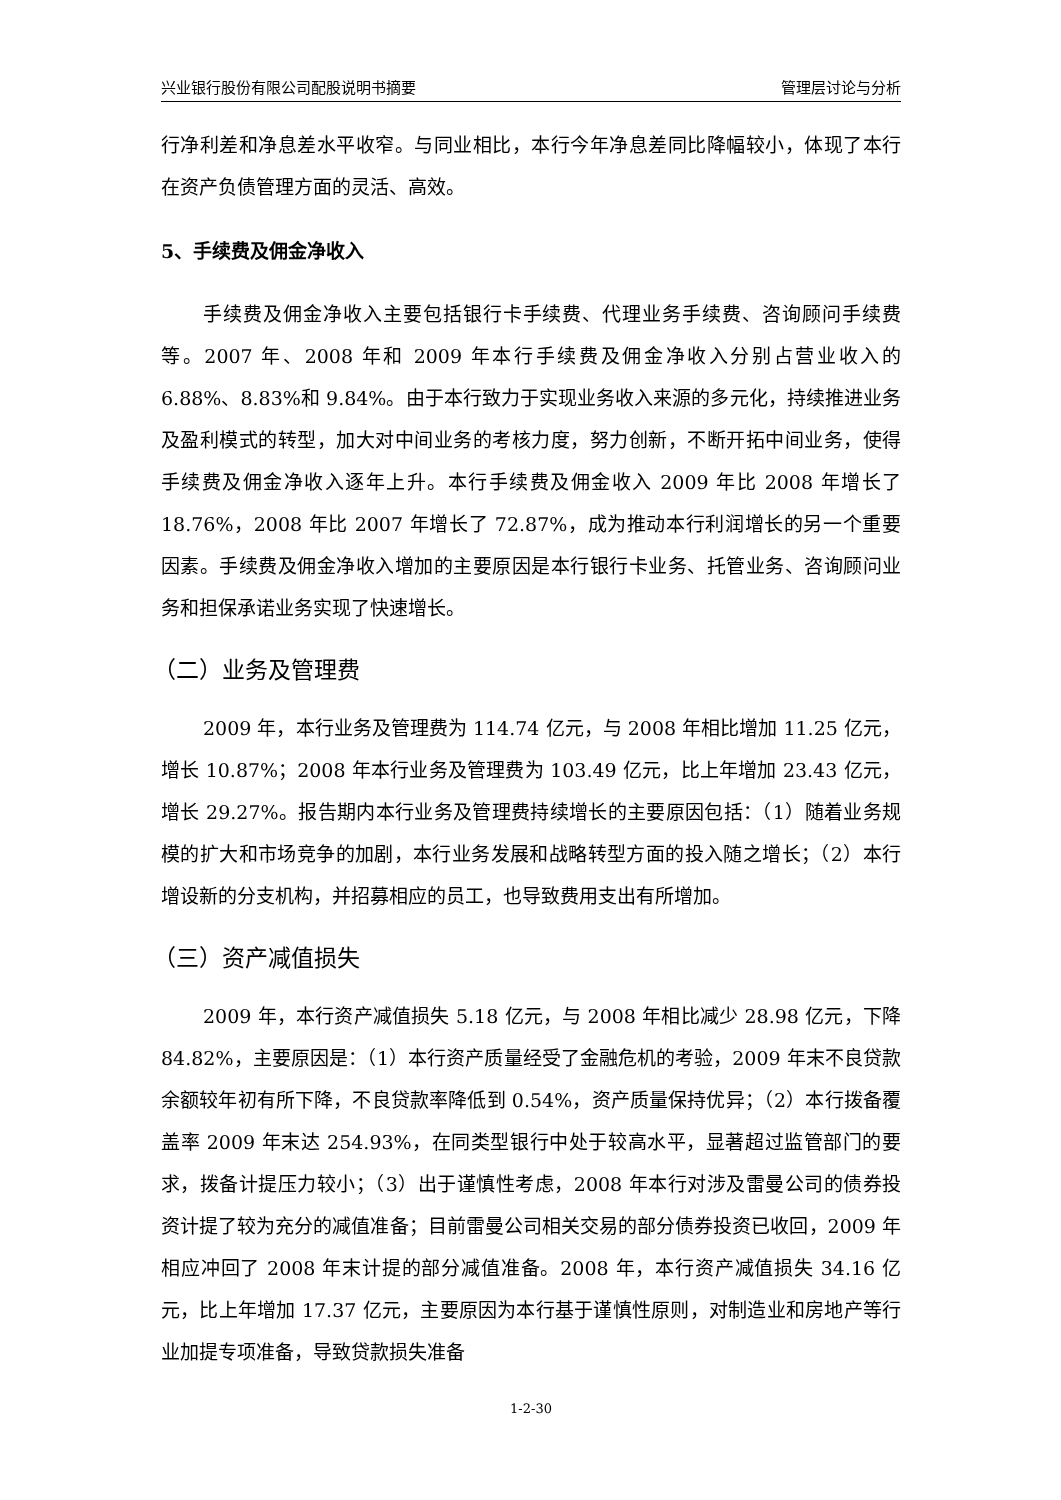兴业银行股份有限公司配股说明书摘要 管理层讨论与分析
行净利差和净息差水平收窄。与同业相比，本行今年净息差同比降幅较小，体现了本行在资产负债管理方面的灵活、高效。
5、手续费及佣金净收入
手续费及佣金净收入主要包括银行卡手续费、代理业务手续费、咨询顾问手续费等。2007 年、2008 年和 2009 年本行手续费及佣金净收入分别占营业收入的 6.88%、8.83%和 9.84%。由于本行致力于实现业务收入来源的多元化，持续推进业务及盈利模式的转型，加大对中间业务的考核力度，努力创新，不断开拓中间业务，使得手续费及佣金净收入逐年上升。本行手续费及佣金收入 2009 年比 2008 年增长了 18.76%，2008 年比 2007 年增长了 72.87%，成为推动本行利润增长的另一个重要因素。手续费及佣金净收入增加的主要原因是本行银行卡业务、托管业务、咨询顾问业务和担保承诺业务实现了快速增长。
（二）业务及管理费
2009 年，本行业务及管理费为 114.74 亿元，与 2008 年相比增加 11.25 亿元，增长 10.87%；2008 年本行业务及管理费为 103.49 亿元，比上年增加 23.43 亿元，增长 29.27%。报告期内本行业务及管理费持续增长的主要原因包括：（1）随着业务规模的扩大和市场竞争的加剧，本行业务发展和战略转型方面的投入随之增长；（2）本行增设新的分支机构，并招募相应的员工，也导致费用支出有所增加。
（三）资产减值损失
2009 年，本行资产减值损失 5.18 亿元，与 2008 年相比减少 28.98 亿元，下降 84.82%，主要原因是：（1）本行资产质量经受了金融危机的考验，2009 年末不良贷款余额较年初有所下降，不良贷款率降低到 0.54%，资产质量保持优异；（2）本行拨备覆盖率 2009 年末达 254.93%，在同类型银行中处于较高水平，显著超过监管部门的要求，拨备计提压力较小；（3）出于谨慎性考虑，2008 年本行对涉及雷曼公司的债券投资计提了较为充分的减值准备；目前雷曼公司相关交易的部分债券投资已收回，2009 年相应冲回了 2008 年末计提的部分减值准备。2008 年，本行资产减值损失 34.16 亿元，比上年增加 17.37 亿元，主要原因为本行基于谨慎性原则，对制造业和房地产等行业加提专项准备，导致贷款损失准备
1-2-30